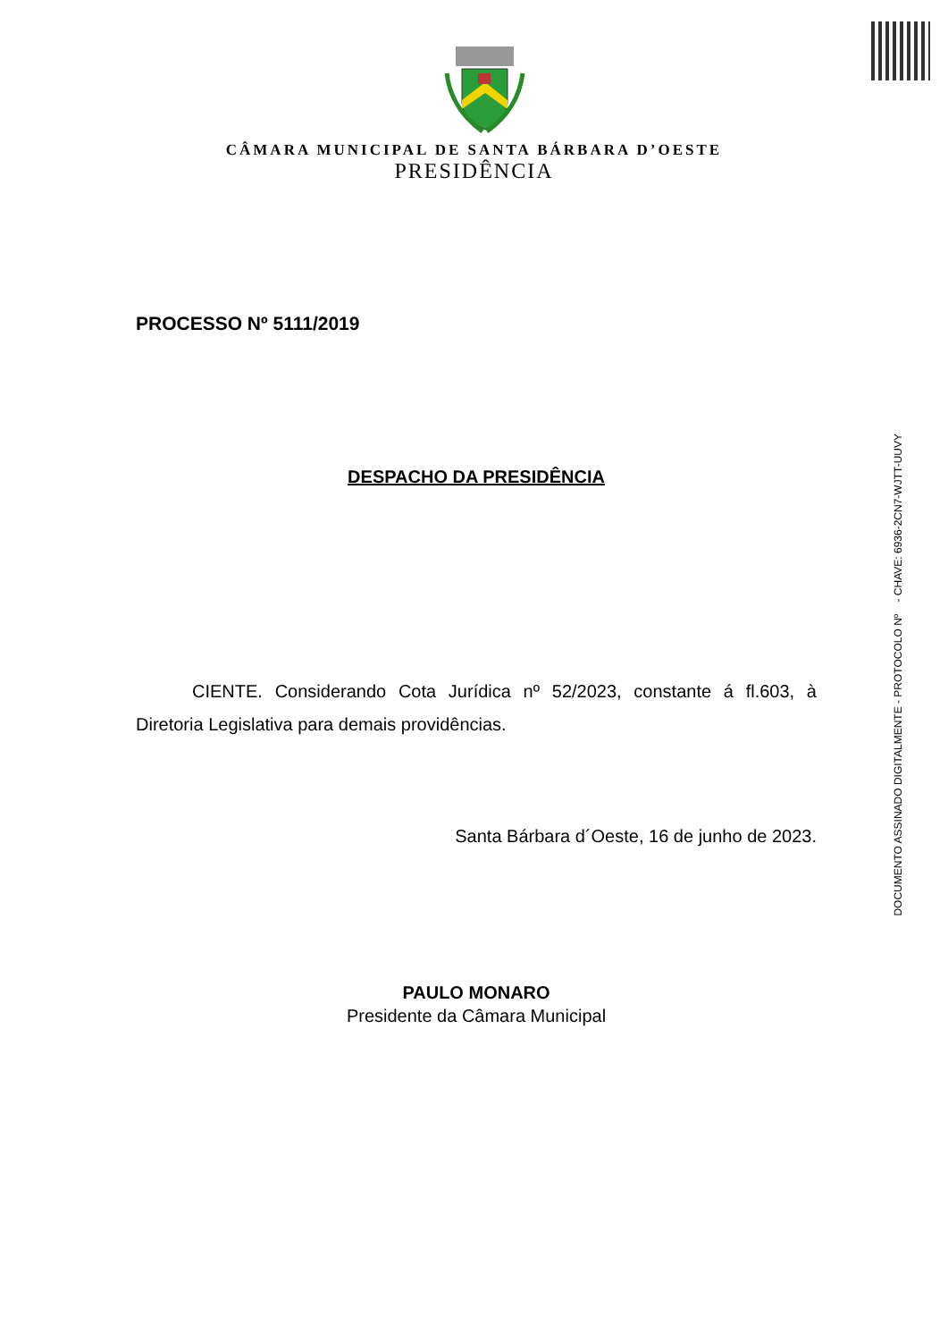CÂMARA MUNICIPAL DE SANTA BÁRBARA D’OESTE
PRESIDÊNCIA
DOCUMENTO ASSINADO DIGITALMENTE - PROTOCOLO Nº - CHAVE: 6936-2CN7-WJTT-UUVY
PROCESSO Nº 5111/2019
DESPACHO DA PRESIDÊNCIA
CIENTE. Considerando Cota Jurídica nº 52/2023, constante á fl.603, à Diretoria Legislativa para demais providências.
Santa Bárbara d´Oeste, 16 de junho de 2023.
PAULO MONARO
Presidente da Câmara Municipal